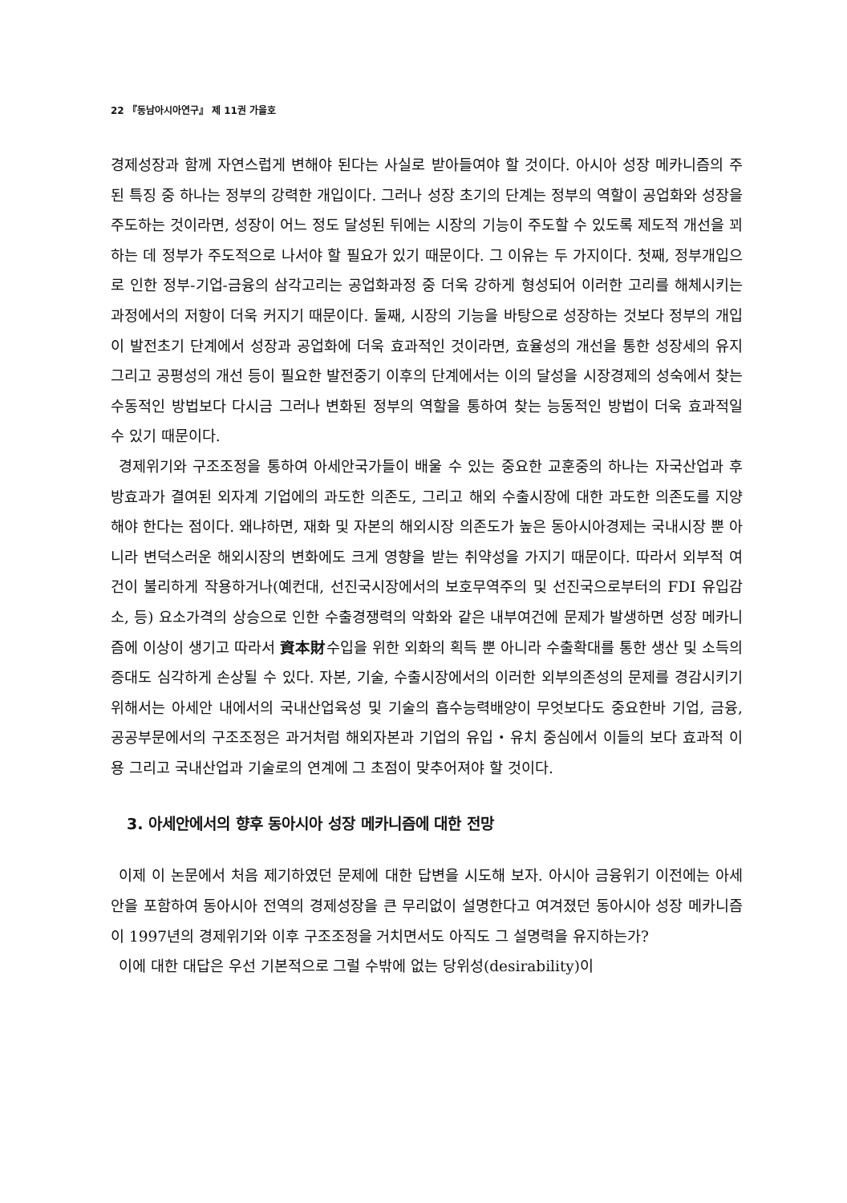22 『동남아시아연구』 제 11권 가을호
경제성장과 함께 자연스럽게 변해야 된다는 사실로 받아들여야 할 것이다. 아시아 성장 메카니즘의 주된 특징 중 하나는 정부의 강력한 개입이다. 그러나 성장 초기의 단계는 정부의 역할이 공업화와 성장을 주도하는 것이라면, 성장이 어느 정도 달성된 뒤에는 시장의 기능이 주도할 수 있도록 제도적 개선을 꾀하는 데 정부가 주도적으로 나서야 할 필요가 있기 때문이다. 그 이유는 두 가지이다. 첫째, 정부개입으로 인한 정부-기업-금융의 삼각고리는 공업화과정 중 더욱 강하게 형성되어 이러한 고리를 해체시키는 과정에서의 저항이 더욱 커지기 때문이다. 둘째, 시장의 기능을 바탕으로 성장하는 것보다 정부의 개입이 발전초기 단계에서 성장과 공업화에 더욱 효과적인 것이라면, 효율성의 개선을 통한 성장세의 유지 그리고 공평성의 개선 등이 필요한 발전중기 이후의 단계에서는 이의 달성을 시장경제의 성숙에서 찾는 수동적인 방법보다 다시금 그러나 변화된 정부의 역할을 통하여 찾는 능동적인 방법이 더욱 효과적일 수 있기 때문이다.
경제위기와 구조조정을 통하여 아세안국가들이 배울 수 있는 중요한 교훈중의 하나는 자국산업과 후방효과가 결여된 외자계 기업에의 과도한 의존도, 그리고 해외 수출시장에 대한 과도한 의존도를 지양해야 한다는 점이다. 왜냐하면, 재화 및 자본의 해외시장 의존도가 높은 동아시아경제는 국내시장 뿐 아니라 변덕스러운 해외시장의 변화에도 크게 영향을 받는 취약성을 가지기 때문이다. 따라서 외부적 여건이 불리하게 작용하거나(예컨대, 선진국시장에서의 보호무역주의 및 선진국으로부터의 FDI 유입감소, 등) 요소가격의 상승으로 인한 수출경쟁력의 악화와 같은 내부여건에 문제가 발생하면 성장 메카니즘에 이상이 생기고 따라서 資本財수입을 위한 외화의 획득 뿐 아니라 수출확대를 통한 생산 및 소득의 증대도 심각하게 손상될 수 있다. 자본, 기술, 수출시장에서의 이러한 외부의존성의 문제를 경감시키기 위해서는 아세안 내에서의 국내산업육성 및 기술의 흡수능력배양이 무엇보다도 중요한바 기업, 금융, 공공부문에서의 구조조정은 과거처럼 해외자본과 기업의 유입・유치 중심에서 이들의 보다 효과적 이용 그리고 국내산업과 기술로의 연계에 그 초점이 맞추어져야 할 것이다.
3. 아세안에서의 향후 동아시아 성장 메카니즘에 대한 전망
이제 이 논문에서 처음 제기하였던 문제에 대한 답변을 시도해 보자. 아시아 금융위기 이전에는 아세안을 포함하여 동아시아 전역의 경제성장을 큰 무리없이 설명한다고 여겨졌던 동아시아 성장 메카니즘이 1997년의 경제위기와 이후 구조조정을 거치면서도 아직도 그 설명력을 유지하는가?
이에 대한 대답은 우선 기본적으로 그럴 수밖에 없는 당위성(desirability)이